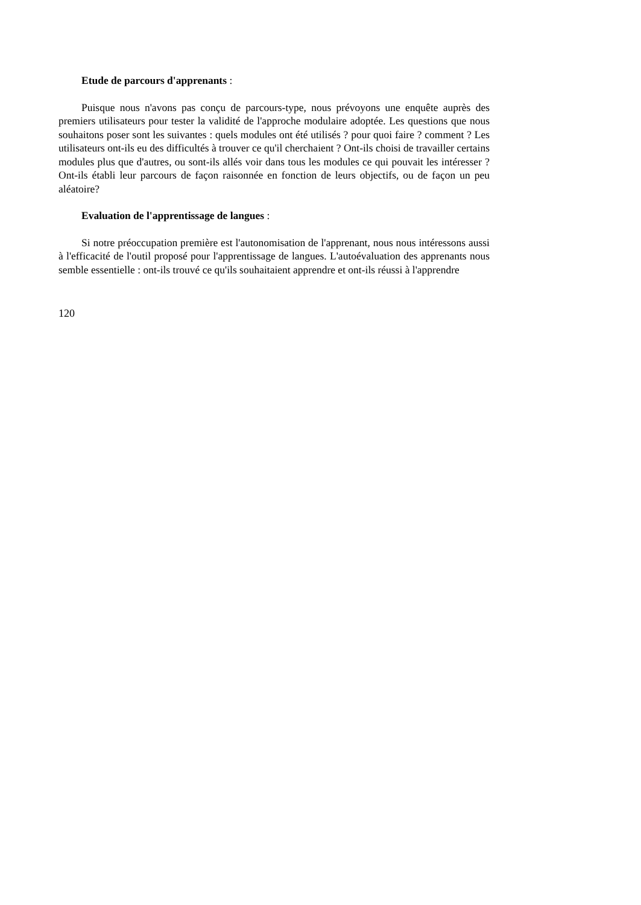Etude de parcours d'apprenants :
Puisque nous n'avons pas conçu de parcours-type, nous prévoyons une enquête auprès des premiers utilisateurs pour tester la validité de l'approche modulaire adoptée. Les questions que nous souhaitons poser sont les suivantes : quels modules ont été utilisés ? pour quoi faire ? comment ? Les utilisateurs ont-ils eu des difficultés à trouver ce qu'il cherchaient ? Ont-ils choisi de travailler certains modules plus que d'autres, ou sont-ils allés voir dans tous les modules ce qui pouvait les intéresser ? Ont-ils établi leur parcours de façon raisonnée en fonction de leurs objectifs, ou de façon un peu aléatoire?
Evaluation de l'apprentissage de langues :
Si notre préoccupation première est l'autonomisation de l'apprenant, nous nous intéressons aussi à l'efficacité de l'outil proposé pour l'apprentissage de langues. L'autoévaluation des apprenants nous semble essentielle : ont-ils trouvé ce qu'ils souhaitaient apprendre et ont-ils réussi à l'apprendre
120